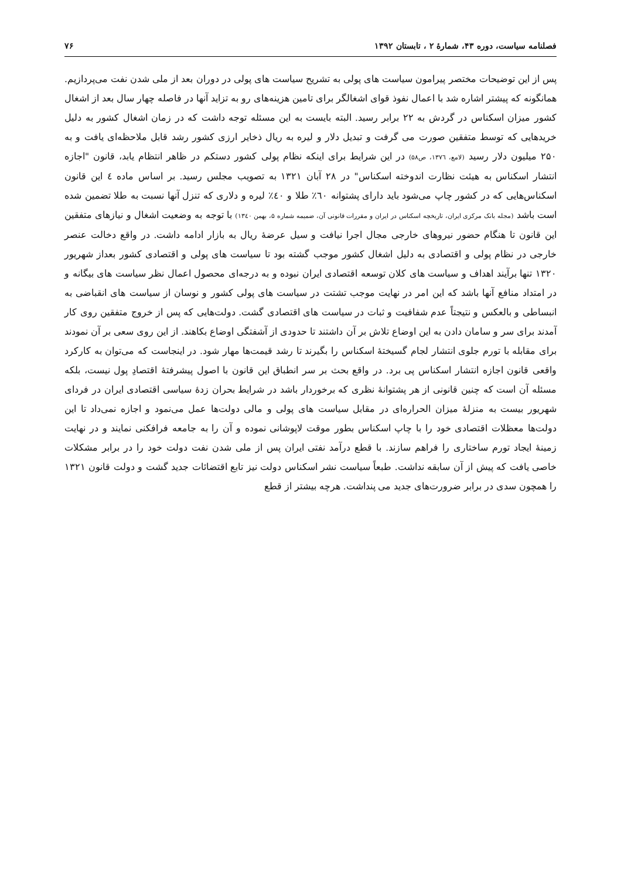فصلنامه سیاست، دوره ۴۳، شمارهٔ ۲ ، تابستان ۱۳۹۲ ۷۶
پس از این توضیحات مختصر پیرامون سیاست های پولی به تشریح سیاست های پولی در دوران بعد از ملی شدن نفت می‌پردازیم. همانگونه که پیشتر اشاره شد با اعمال نفوذ قوای اشغالگر برای تامین هزینه‌های رو به تزاید آنها در فاصله چهار سال بعد از اشغال کشور میزان اسکناس در گردش به ۲۲ برابر رسید. البته بایست به این مسئله توجه داشت که در زمان اشغال کشور به دلیل خریدهایی که توسط متفقین صورت می گرفت و تبدیل دلار و لیره به ریال ذخایر ارزی کشور رشد قابل ملاحظه‌ای یافت و به ۲۵۰ میلیون دلار رسید (لامع، ۱۳۷٦، ص۵۸) در این شرایط برای اینکه نظام پولی کشور دستکم در ظاهر انتظام یابد، قانون "اجازه انتشار اسکناس به هیئت نظارت اندوخته اسکناس" در ۲۸ آبان ۱۳۲۱ به تصویب مجلس رسید. بر اساس ماده ٤ این قانون اسکناس‌هایی که در کشور چاپ می‌شود باید دارای پشتوانه ٦۰٪ طلا و ٤۰٪ لیره و دلاری که تنزل آنها نسبت به طلا تضمین شده است باشد (مجله بانک مرکزی ایران، تاریخچه اسکناس در ایران و مقررات قانونی آن، ضمیمه شماره ۵، بهمن ۱۳٤۰) با توجه به وضعیت اشغال و نیازهای متفقین این قانون تا هنگام حضور نیروهای خارجی مجال اجرا نیافت و سیل عرضهٔ ریال به بازار ادامه داشت. در واقع دخالت عنصر خارجی در نظام پولی و اقتصادی به دلیل اشغال کشور موجب گشته بود تا سیاست های پولی و اقتصادی کشور بعداز شهریور ۱۳۲۰ تنها برآیند اهداف و سیاست های کلان توسعه اقتصادی ایران نبوده و به درجه‌ای محصول اعمال نظر سیاست های بیگانه و در امتداد منافع آنها باشد که این امر در نهایت موجب تشتت در سیاست های پولی کشور و نوسان از سیاست های انقباضی به انبساطی و بالعکس و نتیجتاً عدم شفافیت و ثبات در سیاست های اقتصادی گشت. دولت‌هایی که پس از خروج متفقین روی کار آمدند برای سر و سامان دادن به این اوضاع تلاش بر آن داشتند تا حدودی از آشفتگی اوضاع بکاهند. از این روی سعی بر آن نمودند برای مقابله با تورم جلوی انتشار لجام گسیختهٔ اسکناس را بگیرند تا رشد قیمت‌ها مهار شود. در اینجاست که می‌توان به کارکرد واقعی قانون اجازه انتشار اسکناس پی برد. در واقع بحث بر سر انطباق این قانون با اصول پیشرفتهٔ اقتصادِ پول نیست، بلکه مسئله آن است که چنین قانونی از هر پشتوانهٔ نظری که برخوردار باشد در شرایط بحران زدهٔ سیاسی اقتصادی ایران در فردای شهریور بیست به منزلهٔ میزان الحراره‌ای در مقابل سیاست های پولی و مالی دولت‌ها عمل می‌نمود و اجازه نمی‌داد تا این دولت‌ها معظلات اقتصادی خود را با چاپ اسکناس بطور موقت لاپوشانی نموده و آن را به جامعه فرافکنی نمایند و در نهایت زمینهٔ ایجاد تورم ساختاری را فراهم سازند. با قطع درآمد نفتی ایران پس از ملی شدن نفت دولت خود را در برابر مشکلات خاصی یافت که پیش از آن سابقه نداشت. طبعاً سیاست نشر اسکناس دولت نیز تابع اقتضائات جدید گشت و دولت قانون ۱۳۲۱ را همچون سدی در برابر ضرورت‌های جدید می پنداشت. هرچه بیشتر از قطع